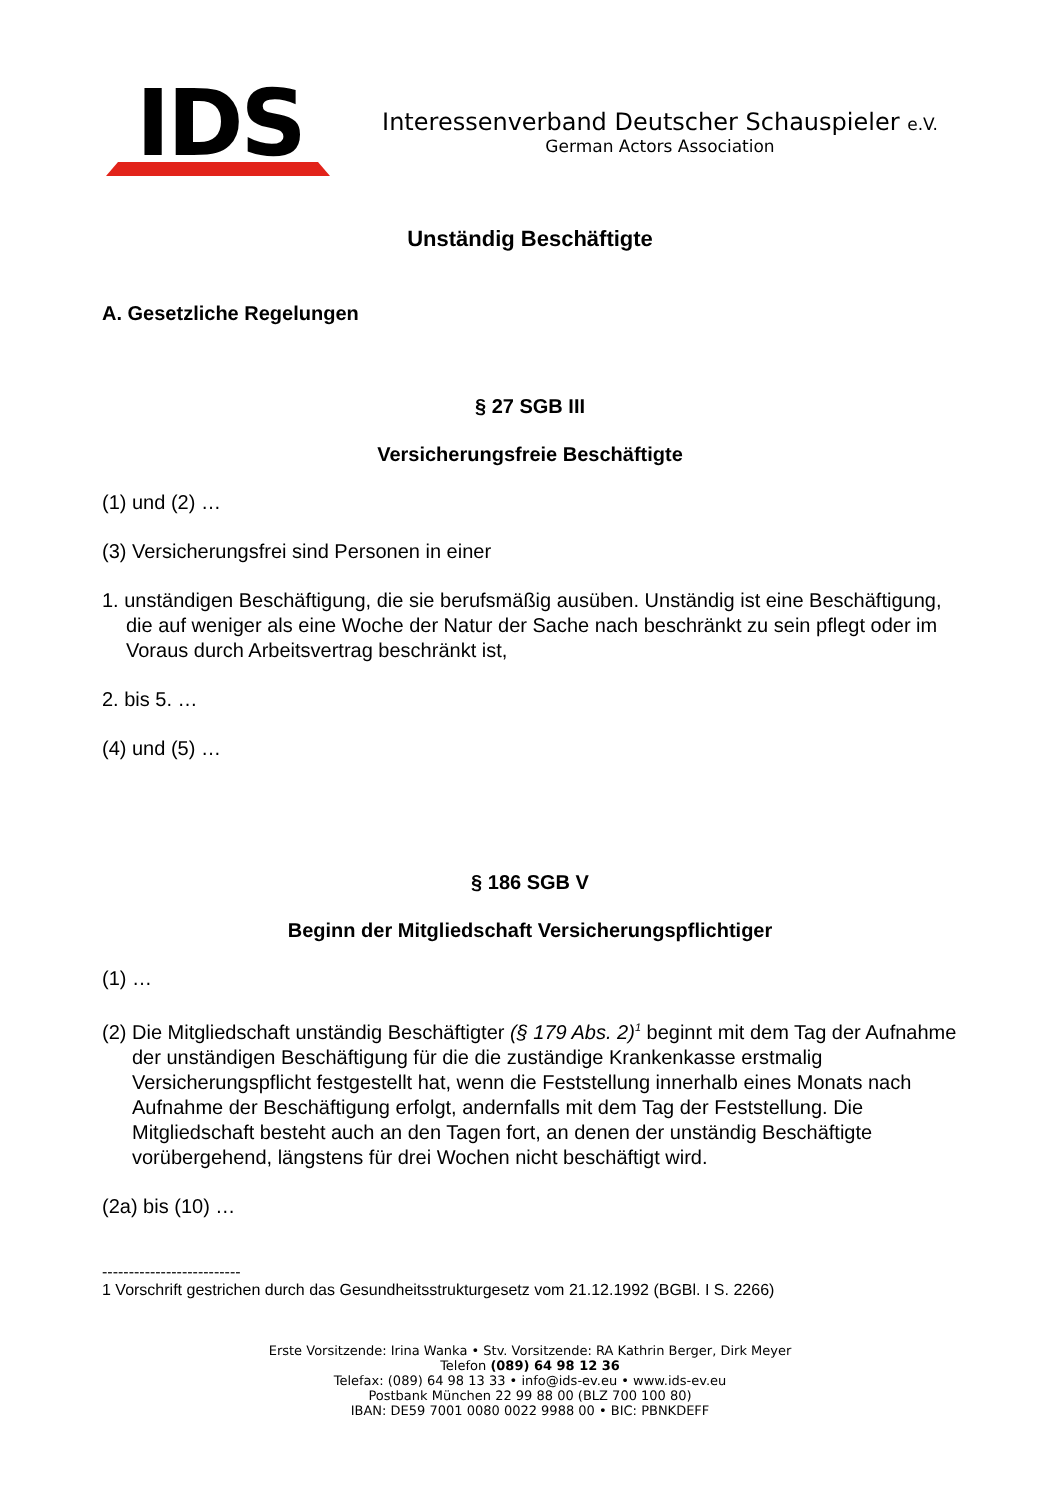IDS
Interessenverband Deutscher Schauspieler e.V.
German Actors Association
Unständig Beschäftigte
A. Gesetzliche Regelungen
§ 27 SGB III
Versicherungsfreie Beschäftigte
(1) und (2) …
(3) Versicherungsfrei sind Personen in einer
1. unständigen Beschäftigung, die sie berufsmäßig ausüben. Unständig ist eine Beschäftigung, die auf weniger als eine Woche der Natur der Sache nach beschränkt zu sein pflegt oder im Voraus durch Arbeitsvertrag beschränkt ist,
2. bis 5. …
(4) und (5) …
§ 186 SGB V
Beginn der Mitgliedschaft Versicherungspflichtiger
(1) …
(2) Die Mitgliedschaft unständig Beschäftigter (§ 179 Abs. 2)<sup>1</sup> beginnt mit dem Tag der Aufnahme der unständigen Beschäftigung für die die zuständige Krankenkasse erstmalig Versicherungspflicht festgestellt hat, wenn die Feststellung innerhalb eines Monats nach Aufnahme der Beschäftigung erfolgt, andernfalls mit dem Tag der Feststellung. Die Mitgliedschaft besteht auch an den Tagen fort, an denen der unständig Beschäftigte vorübergehend, längstens für drei Wochen nicht beschäftigt wird.
(2a) bis (10) …
--------------------------
1 Vorschrift gestrichen durch das Gesundheitsstrukturgesetz vom 21.12.1992 (BGBl. I S. 2266)
Erste Vorsitzende: Irina Wanka • Stv. Vorsitzende: RA Kathrin Berger, Dirk Meyer
Telefon (089) 64 98 12 36
Telefax: (089) 64 98 13 33 • info@ids-ev.eu • www.ids-ev.eu
Postbank München 22 99 88 00 (BLZ 700 100 80)
IBAN: DE59 7001 0080 0022 9988 00 • BIC: PBNKDEFF